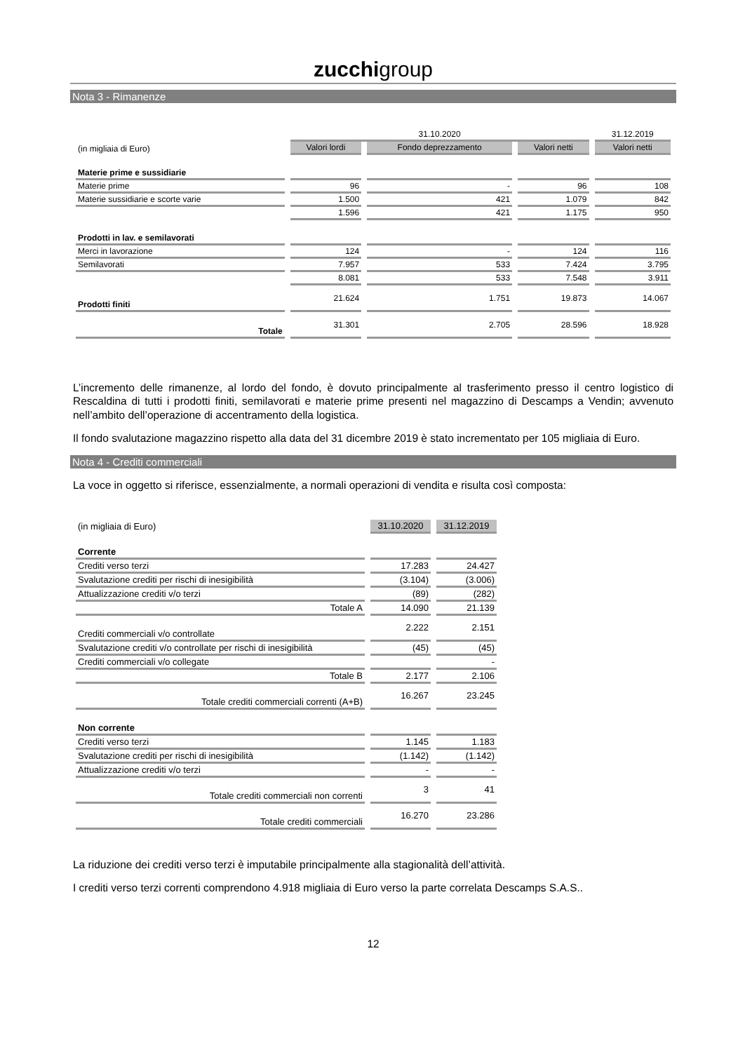zucchigroup
Nota 3 - Rimanenze
| | 31.10.2020 | | | 31.12.2019 |
| (in migliaia di Euro) | Valori lordi | Fondo deprezzamento | Valori netti | Valori netti |
| Materie prime e sussidiarie | | | | |
| Materie prime | 96 | - | 96 | 108 |
| Materie sussidiarie e scorte varie | 1.500 | 421 | 1.079 | 842 |
| | 1.596 | 421 | 1.175 | 950 |
| Prodotti in lav. e semilavorati | | | | |
| Merci in lavorazione | 124 | - | 124 | 116 |
| Semilavorati | 7.957 | 533 | 7.424 | 3.795 |
| | 8.081 | 533 | 7.548 | 3.911 |
| Prodotti finiti | 21.624 | 1.751 | 19.873 | 14.067 |
| Totale | 31.301 | 2.705 | 28.596 | 18.928 |
L’incremento delle rimanenze, al lordo del fondo, è dovuto principalmente al trasferimento presso il centro logistico di Rescaldina di tutti i prodotti finiti, semilavorati e materie prime presenti nel magazzino di Descamps a Vendin; avvenuto nell’ambito dell’operazione di accentramento della logistica.
Il fondo svalutazione magazzino rispetto alla data del 31 dicembre 2019 è stato incrementato per 105 migliaia di Euro.
Nota 4 - Crediti commerciali
La voce in oggetto si riferisce, essenzialmente, a normali operazioni di vendita e risulta così composta:
| (in migliaia di Euro) | 31.10.2020 | 31.12.2019 |
| Corrente | | |
| Crediti verso terzi | 17.283 | 24.427 |
| Svalutazione crediti per rischi di inesigibilità | (3.104) | (3.006) |
| Attualizzazione crediti v/o terzi | (89) | (282) |
| Totale A | 14.090 | 21.139 |
| Crediti commerciali v/o controllate | 2.222 | 2.151 |
| Svalutazione crediti v/o controllate per rischi di inesigibilità | (45) | (45) |
| Crediti commerciali v/o collegate | | - |
| Totale B | 2.177 | 2.106 |
| Totale crediti commerciali correnti (A+B) | 16.267 | 23.245 |
| Non corrente | | |
| Crediti verso terzi | 1.145 | 1.183 |
| Svalutazione crediti per rischi di inesigibilità | (1.142) | (1.142) |
| Attualizzazione crediti v/o terzi | - | - |
| Totale crediti commerciali non correnti | 3 | 41 |
| Totale crediti commerciali | 16.270 | 23.286 |
La riduzione dei crediti verso terzi è imputabile principalmente alla stagionalità dell’attività.
I crediti verso terzi correnti comprendono 4.918 migliaia di Euro verso la parte correlata Descamps S.A.S..
12